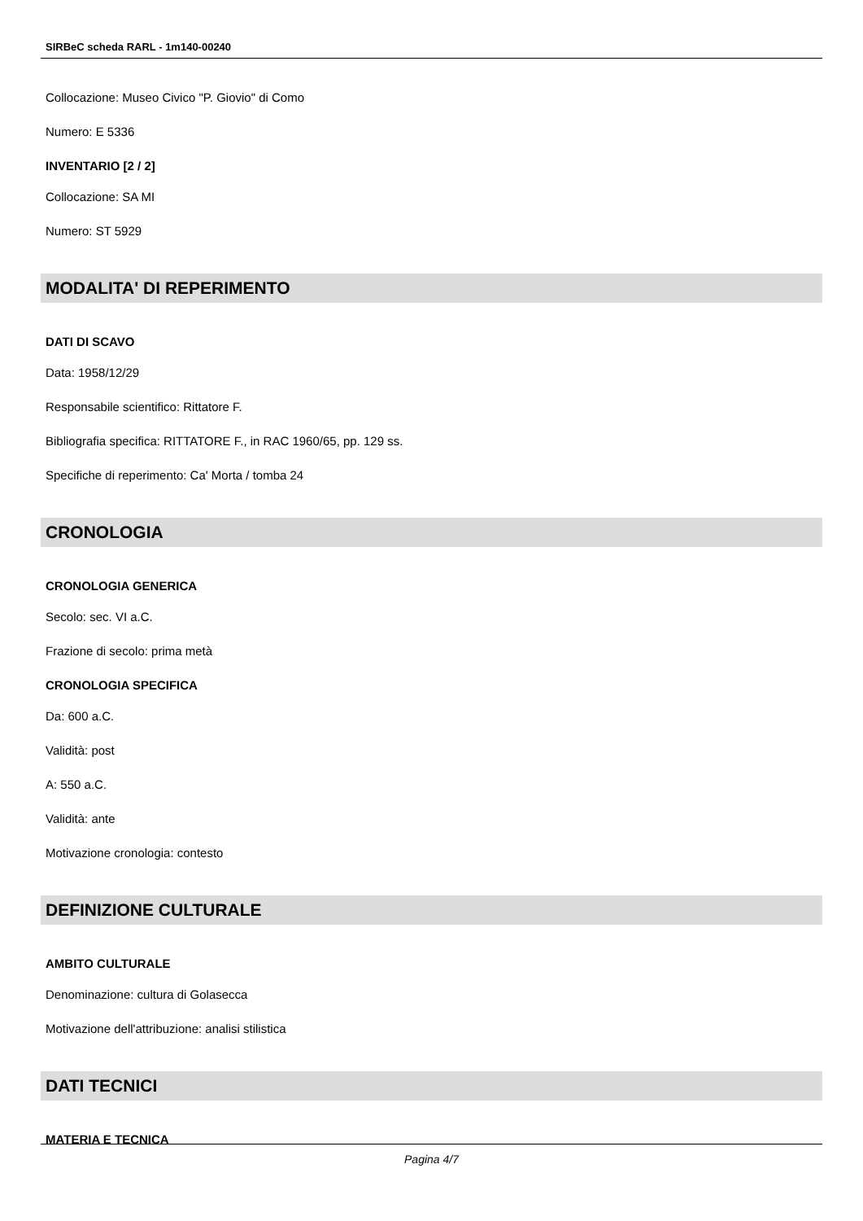SIRBeC scheda RARL - 1m140-00240
Collocazione: Museo Civico "P. Giovio" di Como
Numero: E 5336
INVENTARIO [2 / 2]
Collocazione: SA MI
Numero: ST 5929
MODALITA' DI REPERIMENTO
DATI DI SCAVO
Data: 1958/12/29
Responsabile scientifico: Rittatore F.
Bibliografia specifica: RITTATORE F., in RAC 1960/65, pp. 129 ss.
Specifiche di reperimento: Ca' Morta / tomba 24
CRONOLOGIA
CRONOLOGIA GENERICA
Secolo: sec. VI a.C.
Frazione di secolo: prima metà
CRONOLOGIA SPECIFICA
Da: 600 a.C.
Validità: post
A: 550 a.C.
Validità: ante
Motivazione cronologia: contesto
DEFINIZIONE CULTURALE
AMBITO CULTURALE
Denominazione: cultura di Golasecca
Motivazione dell'attribuzione: analisi stilistica
DATI TECNICI
MATERIA E TECNICA
Pagina 4/7